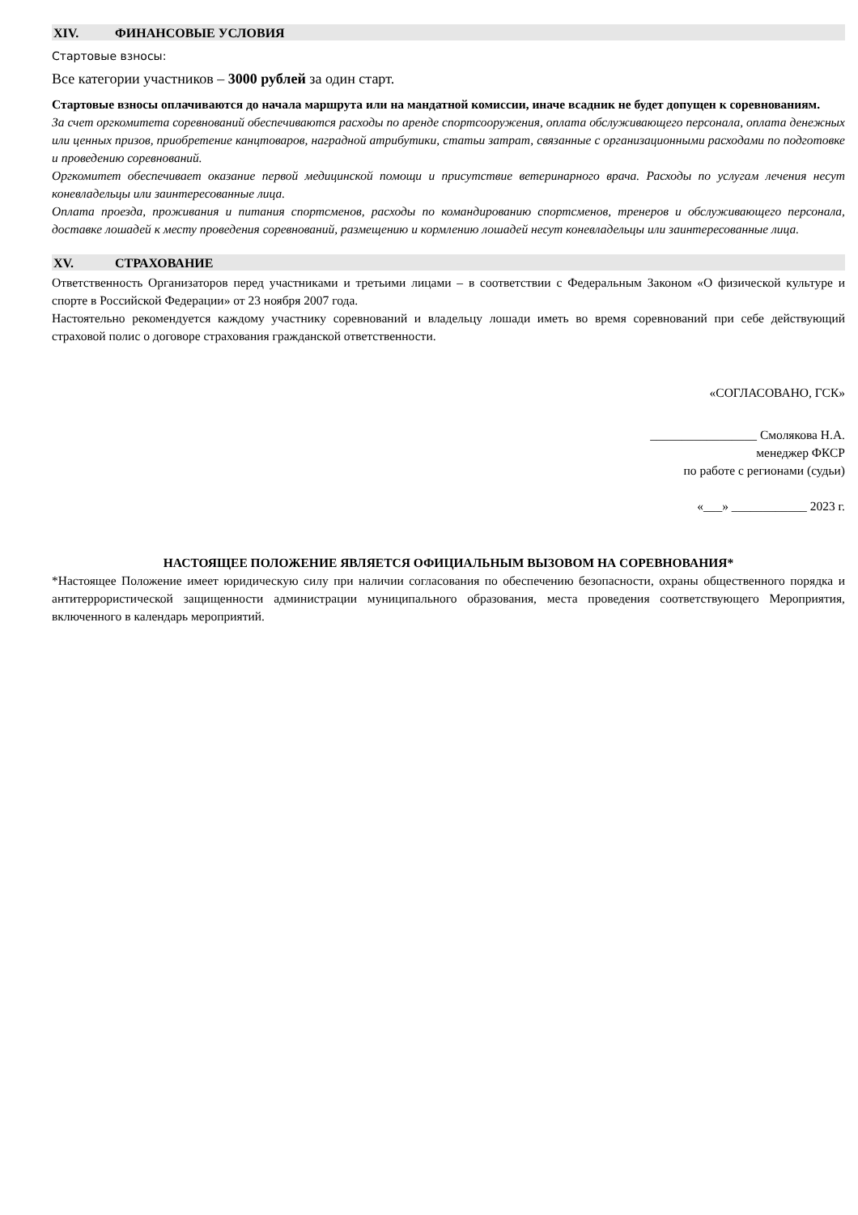XIV. ФИНАНСОВЫЕ УСЛОВИЯ
Стартовые взносы:
Все категории участников – 3000 рублей за один старт.
Стартовые взносы оплачиваются до начала маршрута или на мандатной комиссии, иначе всадник не будет допущен к соревнованиям.
За счет оргкомитета соревнований обеспечиваются расходы по аренде спортсооружения, оплата обслуживающего персонала, оплата денежных или ценных призов, приобретение канцтоваров, наградной атрибутики, статьи затрат, связанные с организационными расходами по подготовке и проведению соревнований.
Оргкомитет обеспечивает оказание первой медицинской помощи и присутствие ветеринарного врача. Расходы по услугам лечения несут коневладельцы или заинтересованные лица.
Оплата проезда, проживания и питания спортсменов, расходы по командированию спортсменов, тренеров и обслуживающего персонала, доставке лошадей к месту проведения соревнований, размещению и кормлению лошадей несут коневладельцы или заинтересованные лица.
XV. СТРАХОВАНИЕ
Ответственность Организаторов перед участниками и третьими лицами – в соответствии с Федеральным Законом «О физической культуре и спорте в Российской Федерации» от 23 ноября 2007 года.
Настоятельно рекомендуется каждому участнику соревнований и владельцу лошади иметь во время соревнований при себе действующий страховой полис о договоре страхования гражданской ответственности.
«СОГЛАСОВАНО, ГСК»
_________________ Смолякова Н.А.
менеджер ФКСР
по работе с регионами (судьи)
«___» ____________ 2023 г.
НАСТОЯЩЕЕ ПОЛОЖЕНИЕ ЯВЛЯЕТСЯ ОФИЦИАЛЬНЫМ ВЫЗОВОМ НА СОРЕВНОВАНИЯ*
*Настоящее Положение имеет юридическую силу при наличии согласования по обеспечению безопасности, охраны общественного порядка и антитеррористической защищенности администрации муниципального образования, места проведения соответствующего Мероприятия, включенного в календарь мероприятий.